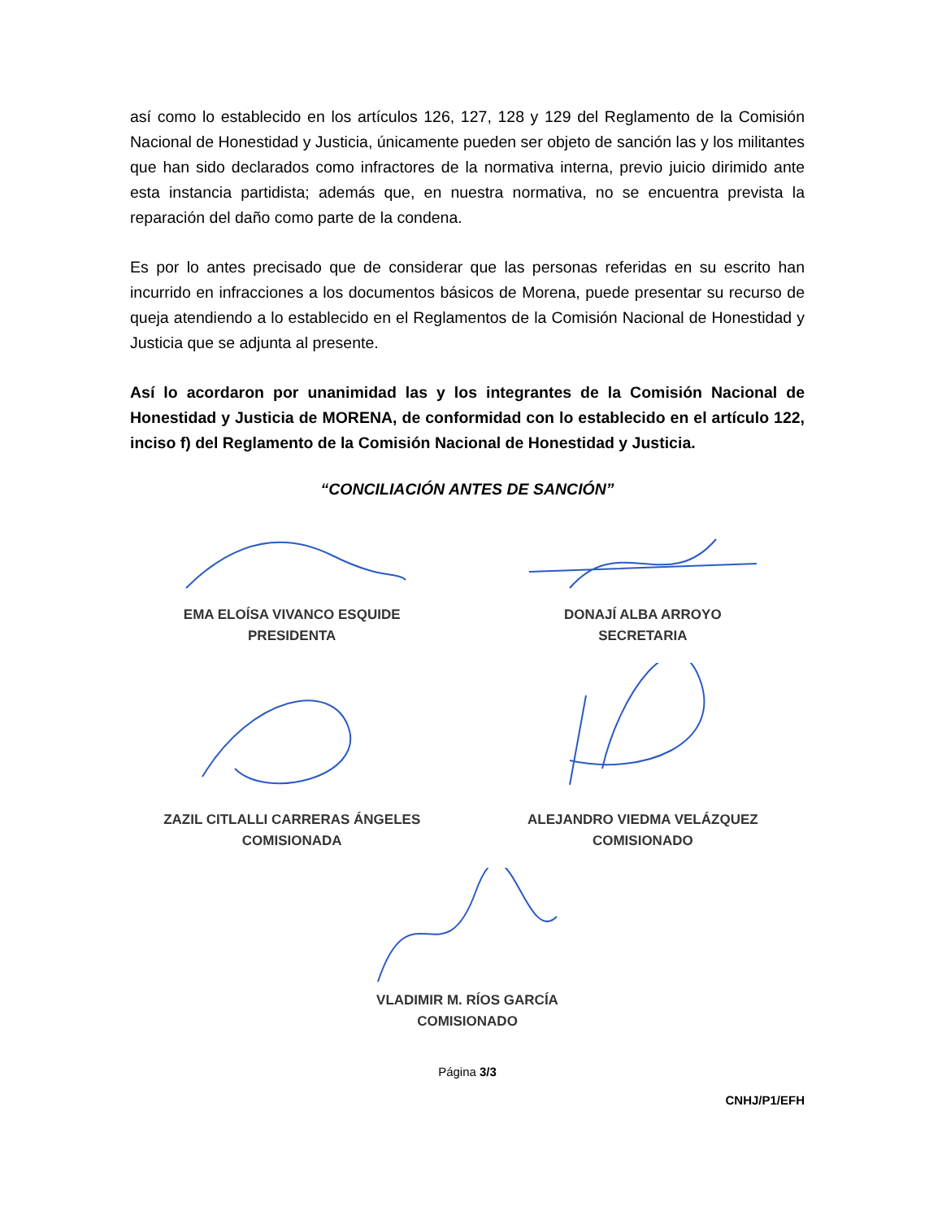así como lo establecido en los artículos 126, 127, 128 y 129 del Reglamento de la Comisión Nacional de Honestidad y Justicia, únicamente pueden ser objeto de sanción las y los militantes que han sido declarados como infractores de la normativa interna, previo juicio dirimido ante esta instancia partidista; además que, en nuestra normativa, no se encuentra prevista la reparación del daño como parte de la condena.
Es por lo antes precisado que de considerar que las personas referidas en su escrito han incurrido en infracciones a los documentos básicos de Morena, puede presentar su recurso de queja atendiendo a lo establecido en el Reglamentos de la Comisión Nacional de Honestidad y Justicia que se adjunta al presente.
Así lo acordaron por unanimidad las y los integrantes de la Comisión Nacional de Honestidad y Justicia de MORENA, de conformidad con lo establecido en el artículo 122, inciso f) del Reglamento de la Comisión Nacional de Honestidad y Justicia.
“CONCILIACIÓN ANTES DE SANCIÓN”
EMA ELOÍSA VIVANCO ESQUIDE
PRESIDENTA
DONAJÍ ALBA ARROYO
SECRETARIA
ZAZIL CITLALLI CARRERAS ÁNGELES
COMISIONADA
ALEJANDRO VIEDMA VELÁZQUEZ
COMISIONADO
VLADIMIR M. RÍOS GARCÍA
COMISIONADO
Página 3/3
CNHJ/P1/EFH